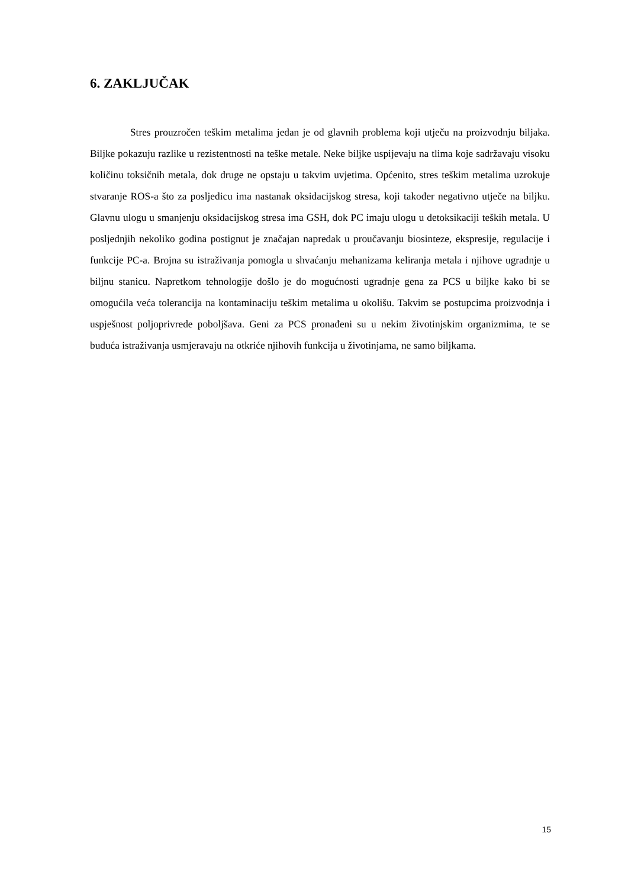6. ZAKLJUČAK
Stres prouzročen teškim metalima jedan je od glavnih problema koji utječu na proizvodnju biljaka. Biljke pokazuju razlike u rezistentnosti na teške metale. Neke biljke uspijevaju na tlima koje sadržavaju visoku količinu toksičnih metala, dok druge ne opstaju u takvim uvjetima. Općenito, stres teškim metalima uzrokuje stvaranje ROS-a što za posljedicu ima nastanak oksidacijskog stresa, koji također negativno utječe na biljku. Glavnu ulogu u smanjenju oksidacijskog stresa ima GSH, dok PC imaju ulogu u detoksikaciji teških metala. U posljednjih nekoliko godina postignut je značajan napredak u proučavanju biosinteze, ekspresije, regulacije i funkcije PC-a. Brojna su istraživanja pomogla u shvaćanju mehanizama keliranja metala i njihove ugradnje u biljnu stanicu. Napretkom tehnologije došlo je do mogućnosti ugradnje gena za PCS u biljke kako bi se omogućila veća tolerancija na kontaminaciju teškim metalima u okolišu. Takvim se postupcima proizvodnja i uspješnost poljoprivrede poboljšava. Geni za PCS pronađeni su u nekim životinjskim organizmima, te se buduća istraživanja usmjeravaju na otkriće njihovih funkcija u životinjama, ne samo biljkama.
15